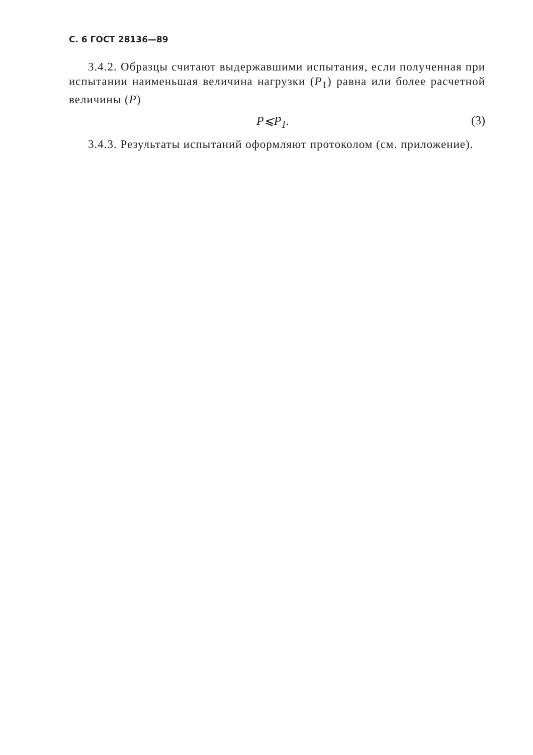С. 6 ГОСТ 28136—89
3.4.2. Образцы считают выдержавшими испытания, если полученная при испытании наименьшая величина нагрузки (P<sub>1</sub>) равна или более расчетной величины (P)
P⩽P<sub>1</sub>. (3)
3.4.3. Результаты испытаний оформляют протоколом (см. приложение).